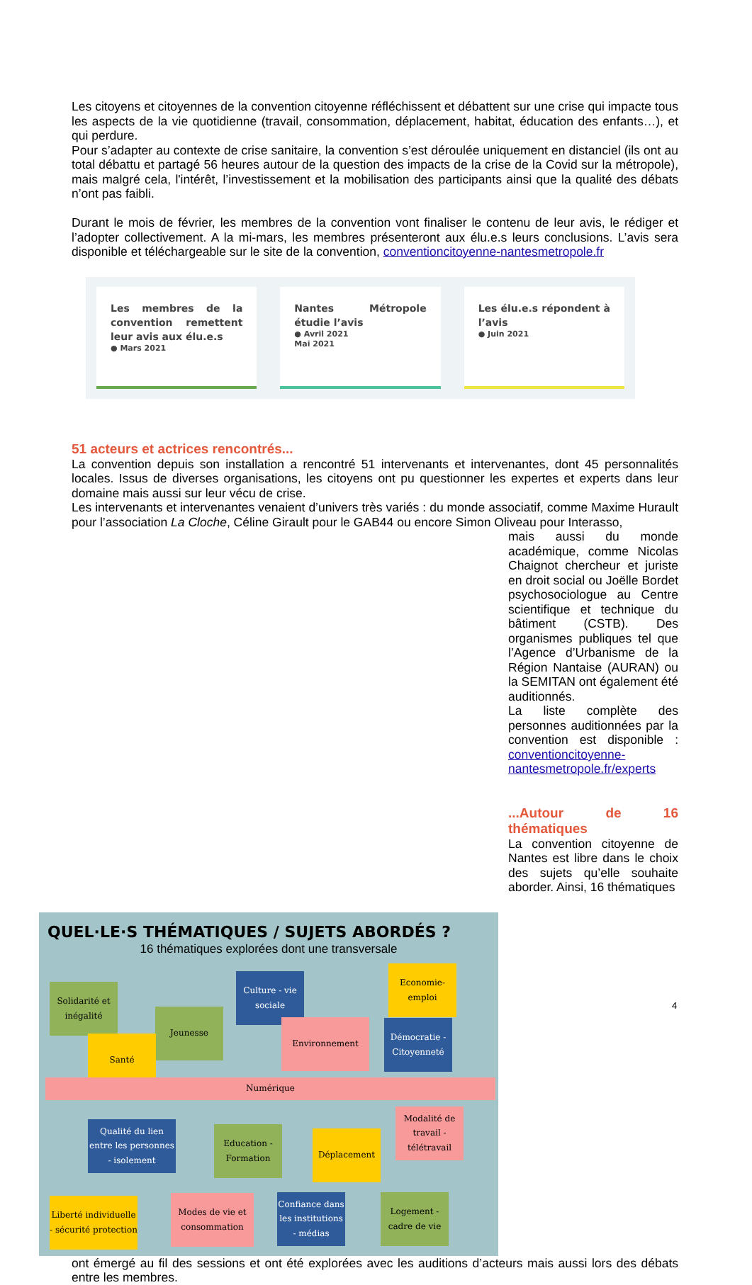Les citoyens et citoyennes de la convention citoyenne réfléchissent et débattent sur une crise qui impacte tous les aspects de la vie quotidienne (travail, consommation, déplacement, habitat, éducation des enfants…), et qui perdure.
Pour s’adapter au contexte de crise sanitaire, la convention s’est déroulée uniquement en distanciel (ils ont au total débattu et partagé 56 heures autour de la question des impacts de la crise de la Covid sur la métropole), mais malgré cela, l'intérêt, l’investissement et la mobilisation des participants ainsi que la qualité des débats n’ont pas faibli.
Durant le mois de février, les membres de la convention vont finaliser le contenu de leur avis, le rédiger et l’adopter collectivement. A la mi-mars, les membres présenteront aux élu.e.s leurs conclusions. L’avis sera disponible et téléchargeable sur le site de la convention, conventioncitoyenne-nantesmetropole.fr
Les membres de la convention remettent leur avis aux élu.e.s
● Mars 2021
Nantes Métropole étudie l’avis
● Avril 2021
Mai 2021
Les élu.e.s répondent à l’avis
● Juin 2021
51 acteurs et actrices rencontrés...
La convention depuis son installation a rencontré 51 intervenants et intervenantes, dont 45 personnalités locales. Issus de diverses organisations, les citoyens ont pu questionner les expertes et experts dans leur domaine mais aussi sur leur vécu de crise.
Les intervenants et intervenantes venaient d’univers très variés : du monde associatif, comme Maxime Hurault pour l’association La Cloche, Céline Girault pour le GAB44 ou encore Simon Oliveau pour Interasso,
mais aussi du monde académique, comme Nicolas Chaignot chercheur et juriste en droit social ou Joëlle Bordet psychosociologue au Centre scientifique et technique du bâtiment (CSTB). Des organismes publiques tel que l’Agence d’Urbanisme de la Région Nantaise (AURAN) ou la SEMITAN ont également été auditionnés.
La liste complète des personnes auditionnées par la convention est disponible : conventioncitoyenne-nantesmetropole.fr/experts
...Autour de 16 thématiques
La convention citoyenne de Nantes est libre dans le choix des sujets qu’elle souhaite aborder. Ainsi, 16 thématiques
QUEL·LE·S THÉMATIQUES / SUJETS ABORDÉS ?
16 thématiques explorées dont une transversale
Solidarité et inégalité
Culture - vie sociale
Economie-emploi
Jeunesse
Santé
Environnement
Démocratie - Citoyenneté
Numérique
Qualité du lien entre les personnes - isolement
Education - Formation
Déplacement
Modalité de travail - télétravail
Liberté individuelle - sécurité protection
Modes de vie et consommation
Confiance dans les institutions - médias
Logement - cadre de vie
ont émergé au fil des sessions et ont été explorées avec les auditions d’acteurs mais aussi lors des débats entre les membres.
4